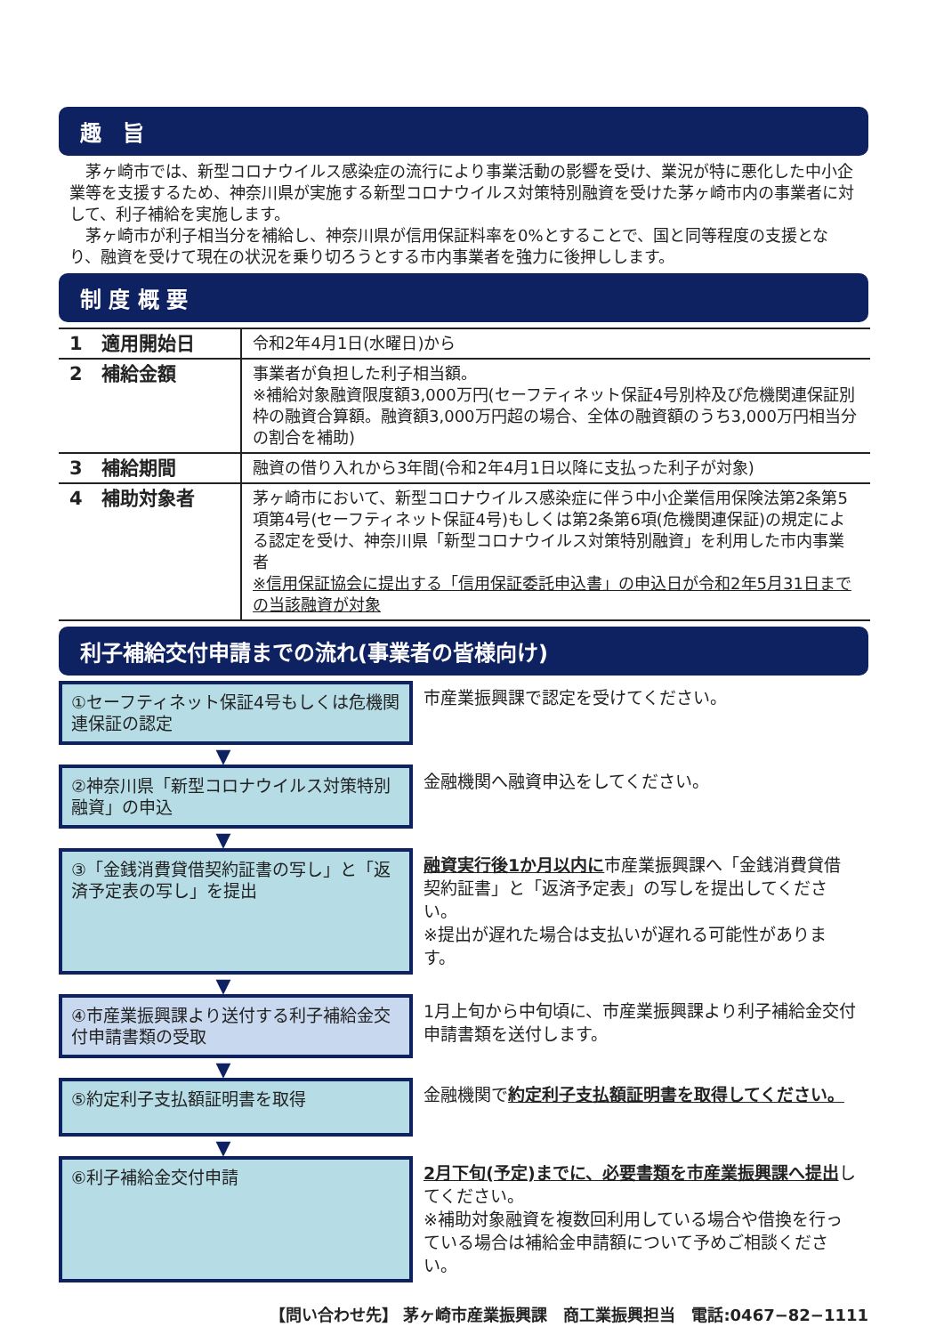趣　旨
　茅ヶ崎市では、新型コロナウイルス感染症の流行により事業活動の影響を受け、業況が特に悪化した中小企業等を支援するため、神奈川県が実施する新型コロナウイルス対策特別融資を受けた茅ヶ崎市内の事業者に対して、利子補給を実施します。
　茅ヶ崎市が利子相当分を補給し、神奈川県が信用保証料率を0%とすることで、国と同等程度の支援となり、融資を受けて現在の状況を乗り切ろうとする市内事業者を強力に後押しします。
制 度 概 要
| 1 適用開始日 | 令和2年4月1日(水曜日)から |
| 2 補給金額 | 事業者が負担した利子相当額。 ※補給対象融資限度額3,000万円(セーフティネット保証4号別枠及び危機関連保証別枠の融資合算額。融資額3,000万円超の場合、全体の融資額のうち3,000万円相当分の割合を補助) |
| 3 補給期間 | 融資の借り入れから3年間(令和2年4月1日以降に支払った利子が対象) |
| 4 補助対象者 | 茅ヶ崎市において、新型コロナウイルス感染症に伴う中小企業信用保険法第2条第5項第4号(セーフティネット保証4号)もしくは第2条第6項(危機関連保証)の規定による認定を受け、神奈川県「新型コロナウイルス対策特別融資」を利用した市内事業者 ※信用保証協会に提出する「信用保証委託申込書」の申込日が令和2年5月31日までの当該融資が対象 |
利子補給交付申請までの流れ(事業者の皆様向け)
①セーフティネット保証4号もしくは危機関連保証の認定
市産業振興課で認定を受けてください。
▼
②神奈川県「新型コロナウイルス対策特別融資」の申込
金融機関へ融資申込をしてください。
▼
③「金銭消費貸借契約証書の写し」と「返済予定表の写し」を提出
融資実行後1か月以内に市産業振興課へ「金銭消費貸借契約証書」と「返済予定表」の写しを提出してください。
※提出が遅れた場合は支払いが遅れる可能性があります。
▼
④市産業振興課より送付する利子補給金交付申請書類の受取
1月上旬から中旬頃に、市産業振興課より利子補給金交付申請書類を送付します。
▼
⑤約定利子支払額証明書を取得
金融機関で約定利子支払額証明書を取得してください。
▼
⑥利子補給金交付申請
2月下旬(予定)までに、必要書類を市産業振興課へ提出してください。
※補助対象融資を複数回利用している場合や借換を行っている場合は補給金申請額について予めご相談ください。
【問い合わせ先】 茅ヶ崎市産業振興課　商工業振興担当　電話:0467−82−1111